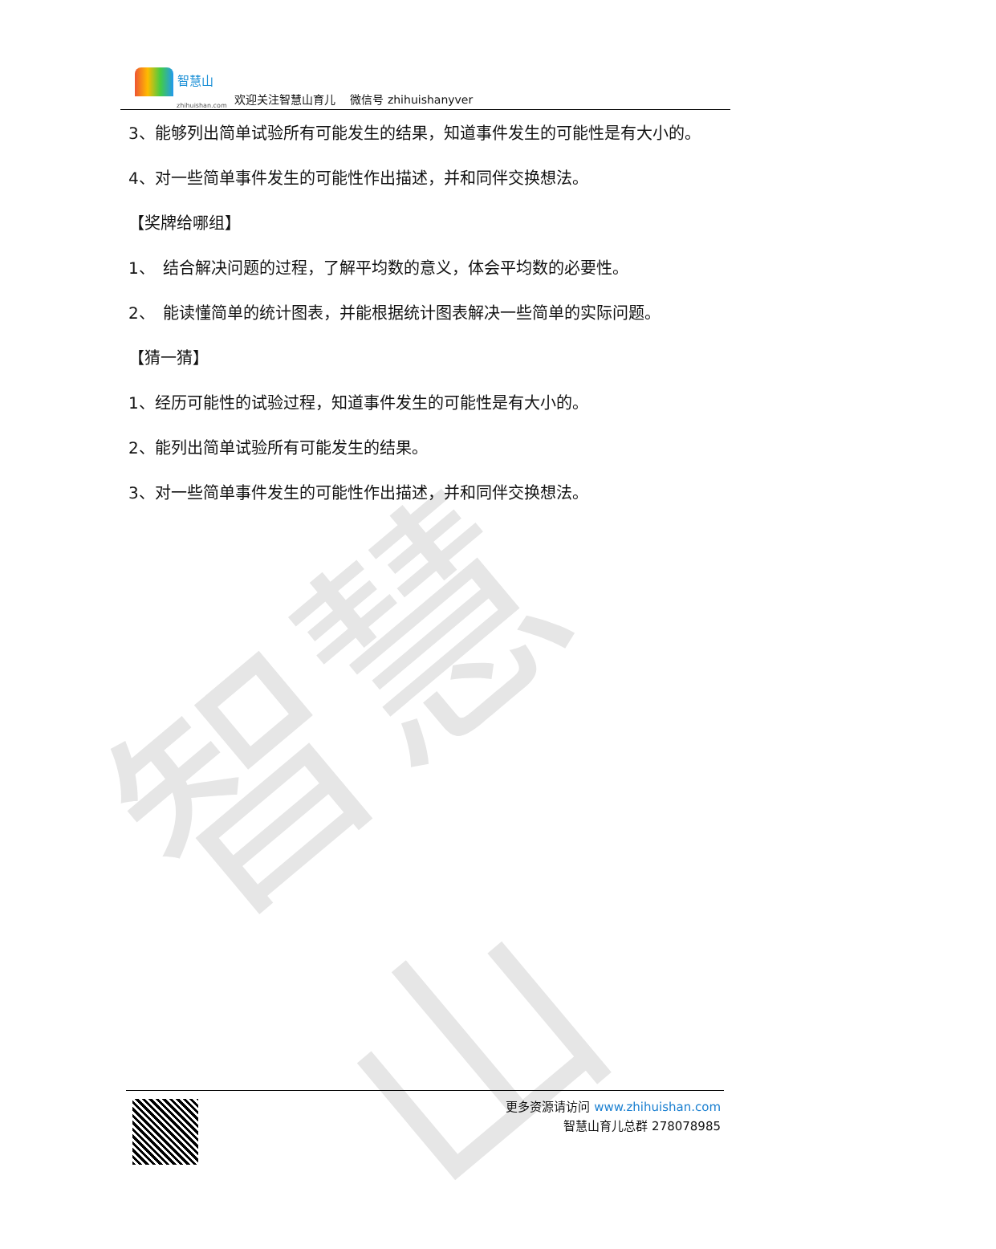智慧山
智慧山
zhihuishan.com
欢迎关注智慧山育儿　 微信号 zhihuishanyver
3、能够列出简单试验所有可能发生的结果，知道事件发生的可能性是有大小的。
4、对一些简单事件发生的可能性作出描述，并和同伴交换想法。
【奖牌给哪组】
1、　结合解决问题的过程，了解平均数的意义，体会平均数的必要性。
2、　能读懂简单的统计图表，并能根据统计图表解决一些简单的实际问题。
【猜一猜】
1、经历可能性的试验过程，知道事件发生的可能性是有大小的。
2、能列出简单试验所有可能发生的结果。
3、对一些简单事件发生的可能性作出描述，并和同伴交换想法。
更多资源请访问 www.zhihuishan.com
智慧山育儿总群 278078985